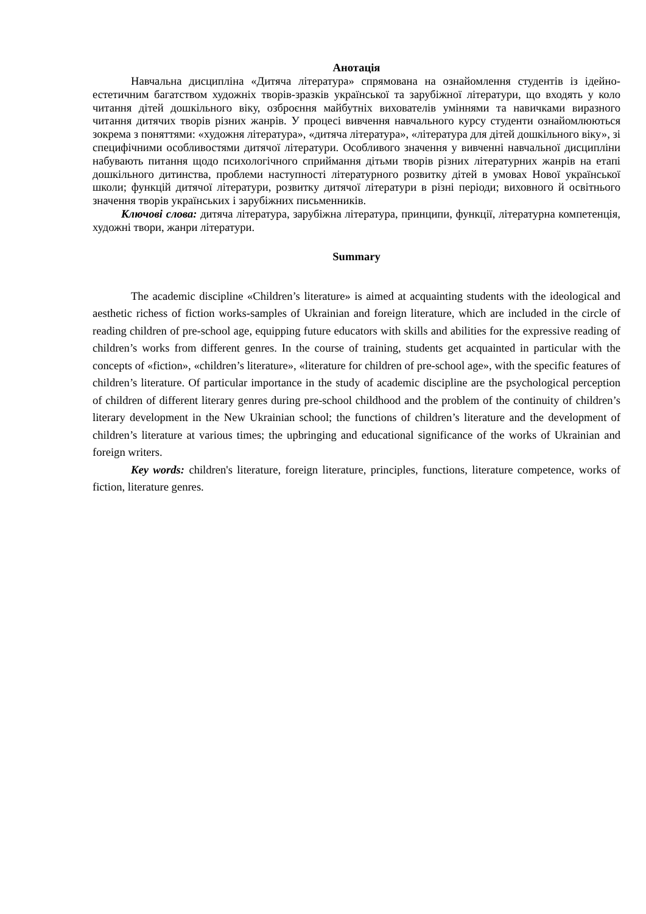Анотація
Навчальна дисципліна «Дитяча література» спрямована на ознайомлення студентів із ідейно-естетичним багатством художніх творів-зразків української та зарубіжної літератури, що входять у коло читання дітей дошкільного віку, озброєння майбутніх вихователів уміннями та навичками виразного читання дитячих творів різних жанрів. У процесі вивчення навчального курсу студенти ознайомлюються зокрема з поняттями: «художня література», «дитяча література», «література для дітей дошкільного віку», зі специфічними особливостями дитячої літератури. Особливого значення у вивченні навчальної дисципліни набувають питання щодо психологічного сприймання дітьми творів різних літературних жанрів на етапі дошкільного дитинства, проблеми наступності літературного розвитку дітей в умовах Нової української школи; функцій дитячої літератури, розвитку дитячої літератури в різні періоди; виховного й освітнього значення творів українських і зарубіжних письменників.
Ключові слова: дитяча література, зарубіжна література, принципи, функції, літературна компетенція, художні твори, жанри літератури.
Summary
The academic discipline «Children’s literature» is aimed at acquainting students with the ideological and aesthetic richess of fiction works-samples of Ukrainian and foreign literature, which are included in the circle of reading children of pre-school age, equipping future educators with skills and abilities for the expressive reading of children’s works from different genres. In the course of training, students get acquainted in particular with the concepts of «fiction», «children’s literature», «literature for children of pre-school age», with the specific features of children’s literature. Of particular importance in the study of academic discipline are the psychological perception of children of different literary genres during pre-school childhood and the problem of the continuity of children’s literary development in the New Ukrainian school; the functions of children’s literature and the development of children’s literature at various times; the upbringing and educational significance of the works of Ukrainian and foreign writers.
Key words: children's literature, foreign literature, principles, functions, literature competence, works of fiction, literature genres.